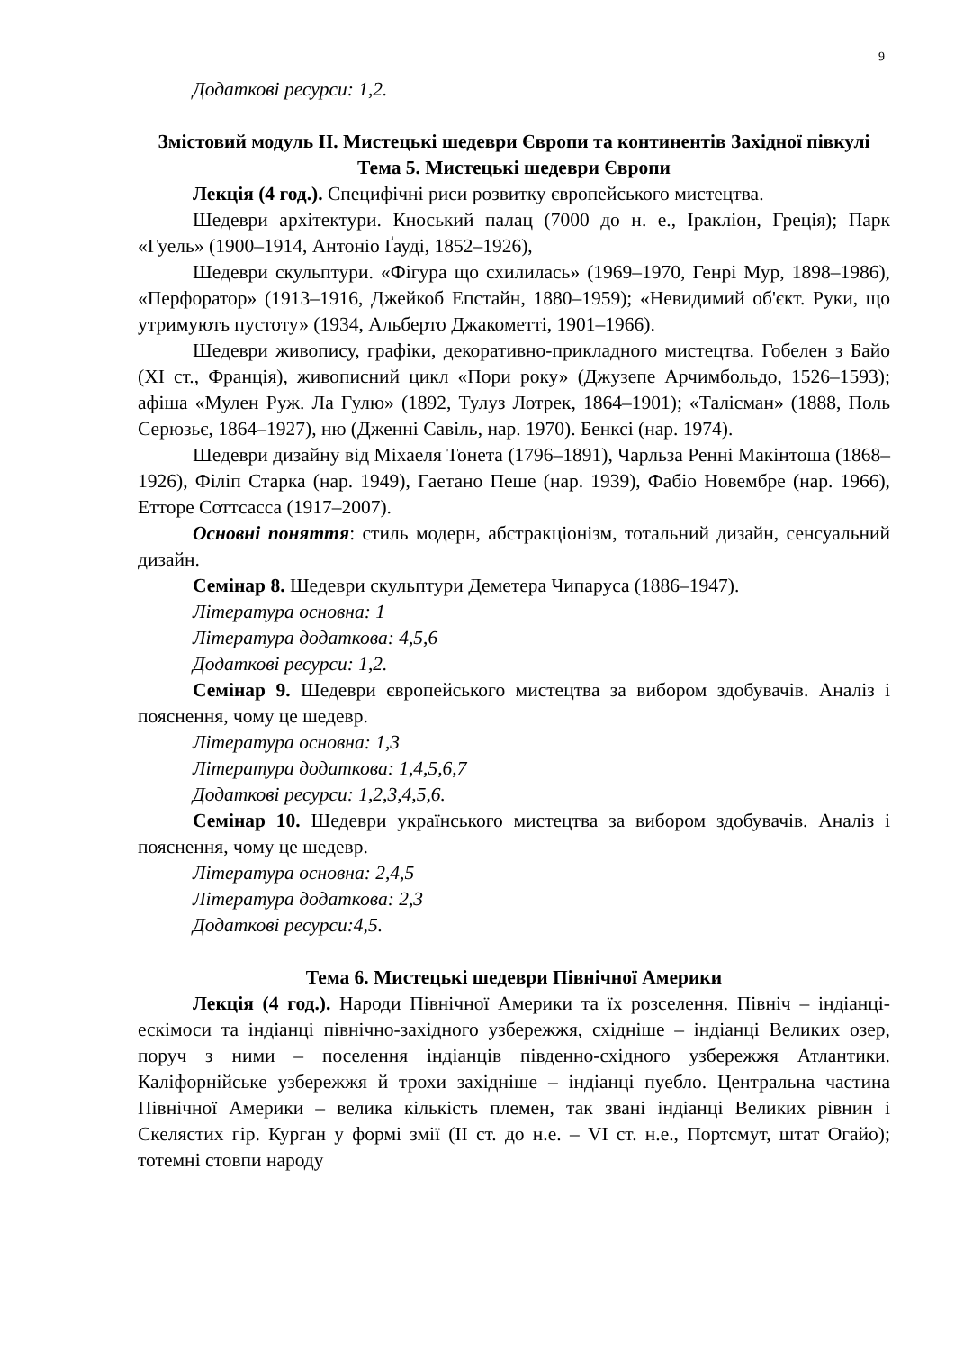9
Додаткові ресурси: 1,2.
Змістовий модуль ІІ. Мистецькі шедеври Європи та континентів Західної півкулі
Тема 5. Мистецькі шедеври Європи
Лекція (4 год.). Специфічні риси розвитку європейського мистецтва.
Шедеври архітектури. Кноський палац (7000 до н. е., Іракліон, Греція); Парк «Гуель» (1900–1914, Антоніо Ґауді, 1852–1926),
Шедеври скульптури. «Фігура що схилилась» (1969–1970, Генрі Мур, 1898–1986), «Перфоратор» (1913–1916, Джейкоб Епстайн, 1880–1959); «Невидимий об'єкт. Руки, що утримують пустоту» (1934, Альберто Джакометті, 1901–1966).
Шедеври живопису, графіки, декоративно-прикладного мистецтва. Гобелен з Байо (XI ст., Франція), живописний цикл «Пори року» (Джузепе Арчимбольдо, 1526–1593); афіша «Мулен Руж. Ла Гулю» (1892, Тулуз Лотрек, 1864–1901); «Талісман» (1888, Поль Серюзьє, 1864–1927), ню (Дженні Савіль, нар. 1970). Бенксі (нар. 1974).
Шедеври дизайну від Міхаеля Тонета (1796–1891), Чарльза Ренні Макінтоша (1868–1926), Філіп Старка (нар. 1949), Гаетано Пеше (нар. 1939), Фабіо Новембре (нар. 1966), Етторе Соттсасса (1917–2007).
Основні поняття: стиль модерн, абстракціонізм, тотальний дизайн, сенсуальний дизайн.
Семінар 8. Шедеври скульптури Деметера Чипаруса (1886–1947).
Література основна: 1
Література додаткова: 4,5,6
Додаткові ресурси: 1,2.
Семінар 9. Шедеври європейського мистецтва за вибором здобувачів. Аналіз і пояснення, чому це шедевр.
Література основна: 1,3
Література додаткова: 1,4,5,6,7
Додаткові ресурси: 1,2,3,4,5,6.
Семінар 10. Шедеври українського мистецтва за вибором здобувачів. Аналіз і пояснення, чому це шедевр.
Література основна: 2,4,5
Література додаткова: 2,3
Додаткові ресурси:4,5.
Тема 6. Мистецькі шедеври Північної Америки
Лекція (4 год.). Народи Північної Америки та їх розселення. Північ – індіанці-ескімоси та індіанці північно-західного узбережжя, східніше – індіанці Великих озер, поруч з ними – поселення індіанців південно-східного узбережжя Атлантики. Каліфорнійське узбережжя й трохи західніше – індіанці пуебло. Центральна частина Північної Америки – велика кількість племен, так звані індіанці Великих рівнин і Скелястих гір. Курган у формі змії (ІІ ст. до н.е. – VI ст. н.е., Портсмут, штат Огайо); тотемні стовпи народу